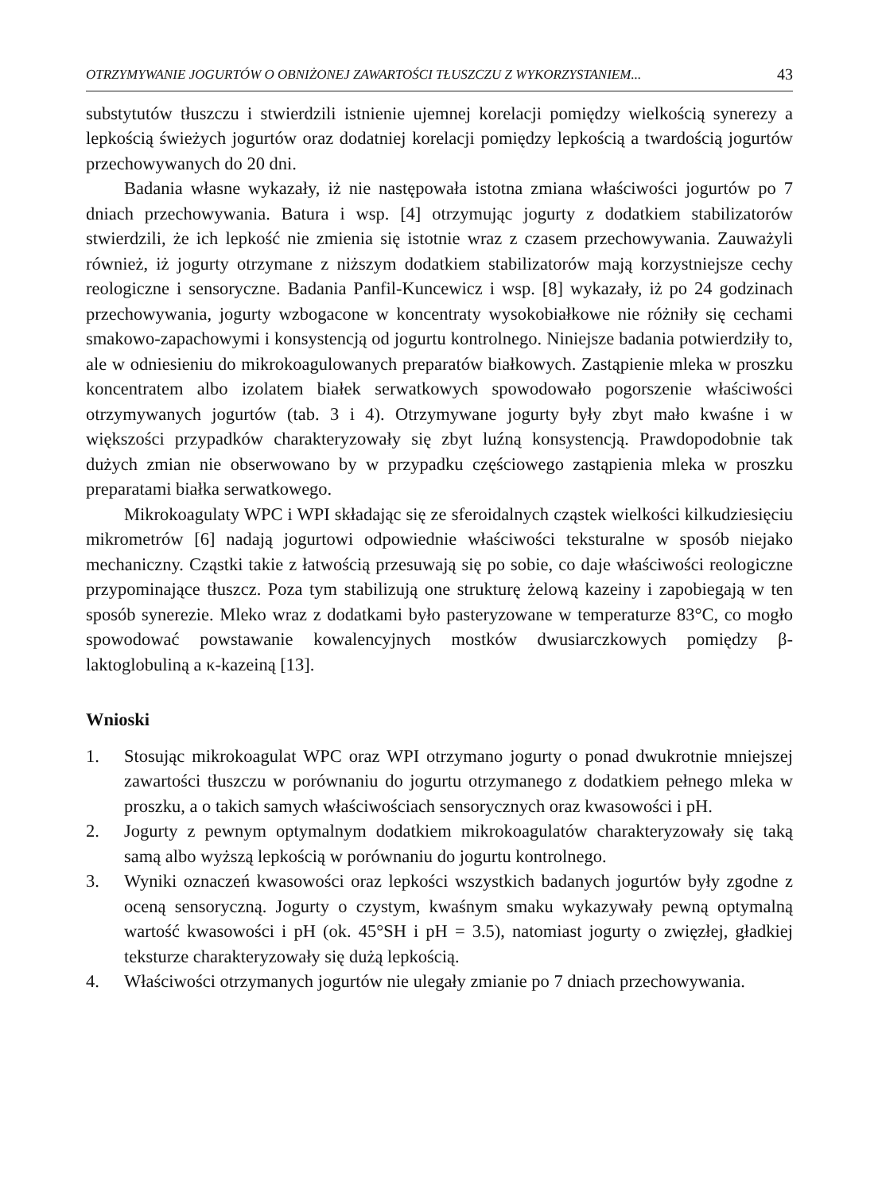OTRZYMYWANIE JOGURTÓW O OBNIŻONEJ ZAWARTOŚCI TŁUSZCZU Z WYKORZYSTANIEM... 43
substytutów tłuszczu i stwierdzili istnienie ujemnej korelacji pomiędzy wielkością synerezy a lepkością świeżych jogurtów oraz dodatniej korelacji pomiędzy lepkością a twardością jogurtów przechowywanych do 20 dni.
Badania własne wykazały, iż nie następowała istotna zmiana właściwości jogurtów po 7 dniach przechowywania. Batura i wsp. [4] otrzymując jogurty z dodatkiem stabilizatorów stwierdzili, że ich lepkość nie zmienia się istotnie wraz z czasem przechowywania. Zauważyli również, iż jogurty otrzymane z niższym dodatkiem stabilizatorów mają korzystniejsze cechy reologiczne i sensoryczne. Badania Panfil-Kuncewicz i wsp. [8] wykazały, iż po 24 godzinach przechowywania, jogurty wzbogacone w koncentraty wysokobiałkowe nie różniły się cechami smakowo-zapachowymi i konsystencją od jogurtu kontrolnego. Niniejsze badania potwierdziły to, ale w odniesieniu do mikrokoagulowanych preparatów białkowych. Zastąpienie mleka w proszku koncentratem albo izolatem białek serwatkowych spowodowało pogorszenie właściwości otrzymywanych jogurtów (tab. 3 i 4). Otrzymywane jogurty były zbyt mało kwaśne i w większości przypadków charakteryzowały się zbyt luźną konsystencją. Prawdopodobnie tak dużych zmian nie obserwowano by w przypadku częściowego zastąpienia mleka w proszku preparatami białka serwatkowego.
Mikrokoagulaty WPC i WPI składając się ze sferoidalnych cząstek wielkości kilkudziesięciu mikrometrów [6] nadają jogurtowi odpowiednie właściwości teksturalne w sposób niejako mechaniczny. Cząstki takie z łatwością przesuwają się po sobie, co daje właściwości reologiczne przypominające tłuszcz. Poza tym stabilizują one strukturę żelową kazeiny i zapobiegają w ten sposób synerezie. Mleko wraz z dodatkami było pasteryzowane w temperaturze 83°C, co mogło spowodować powstawanie kowalencyjnych mostków dwusiarczkowych pomiędzy β-laktoglobuliną a κ-kazeiną [13].
Wnioski
1. Stosując mikrokoagulat WPC oraz WPI otrzymano jogurty o ponad dwukrotnie mniejszej zawartości tłuszczu w porównaniu do jogurtu otrzymanego z dodatkiem pełnego mleka w proszku, a o takich samych właściwościach sensorycznych oraz kwasowości i pH.
2. Jogurty z pewnym optymalnym dodatkiem mikrokoagulatów charakteryzowały się taką samą albo wyższą lepkością w porównaniu do jogurtu kontrolnego.
3. Wyniki oznaczeń kwasowości oraz lepkości wszystkich badanych jogurtów były zgodne z oceną sensoryczną. Jogurty o czystym, kwaśnym smaku wykazywały pewną optymalną wartość kwasowości i pH (ok. 45°SH i pH = 3.5), natomiast jogurty o zwięzłej, gładkiej teksturze charakteryzowały się dużą lepkością.
4. Właściwości otrzymanych jogurtów nie ulegały zmianie po 7 dniach przechowywania.